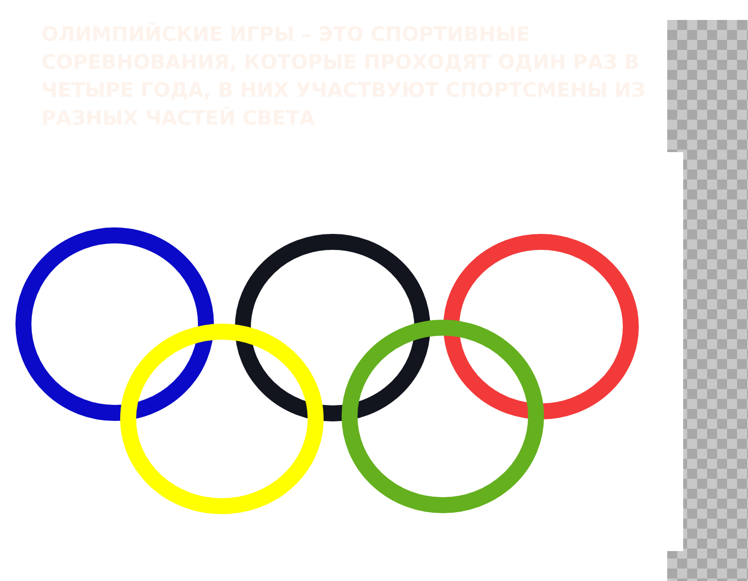ОЛИМПИЙСКИЕ ИГРЫ – ЭТО СПОРТИВНЫЕ СОРЕВНОВАНИЯ, КОТОРЫЕ ПРОХОДЯТ ОДИН РАЗ В ЧЕТЫРЕ ГОДА, В НИХ УЧАСТВУЮТ СПОРТСМЕНЫ ИЗ РАЗНЫХ ЧАСТЕЙ СВЕТА